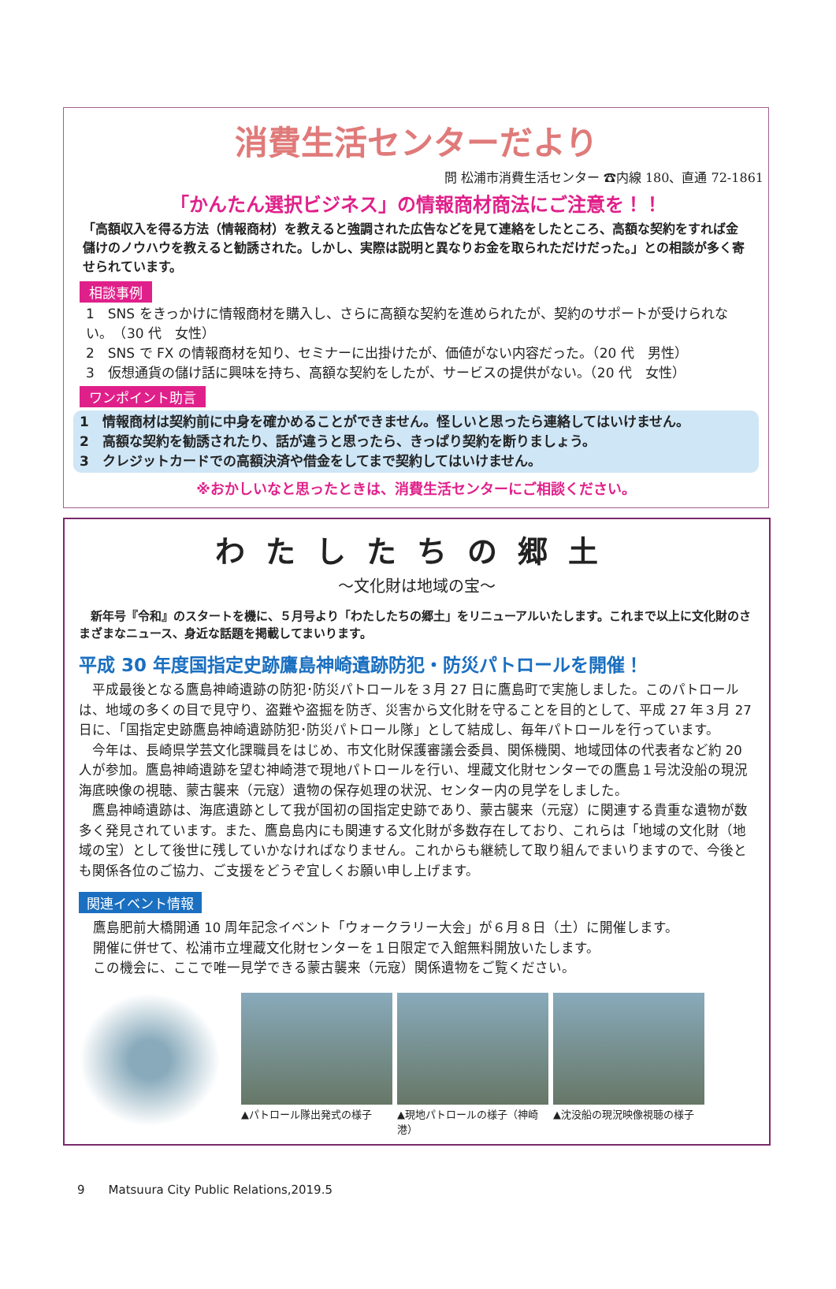消費生活センターだより
問 松浦市消費生活センター ☎内線 180、直通 72-1861
「かんたん選択ビジネス」の情報商材商法にご注意を！！
「高額収入を得る方法（情報商材）を教えると強調された広告などを見て連絡をしたところ、高額な契約をすれば金儲けのノウハウを教えると勧誘された。しかし、実際は説明と異なりお金を取られただけだった。」との相談が多く寄せられています。
相談事例
1　SNS をきっかけに情報商材を購入し、さらに高額な契約を進められたが、契約のサポートが受けられない。　（30 代　女性）
2　SNS で FX の情報商材を知り、セミナーに出掛けたが、価値がない内容だった。（20 代　男性）
3　仮想通貨の儲け話に興味を持ち、高額な契約をしたが、サービスの提供がない。（20 代　女性）
ワンポイント助言
1　情報商材は契約前に中身を確かめることができません。怪しいと思ったら連絡してはいけません。
2　高額な契約を勧誘されたり、話が違うと思ったら、きっぱり契約を断りましょう。
3　クレジットカードでの高額決済や借金をしてまで契約してはいけません。
※おかしいなと思ったときは、消費生活センターにご相談ください。
わたしたちの郷土
〜文化財は地域の宝〜
　新年号『令和』のスタートを機に、５月号より「わたしたちの郷土」をリニューアルいたします。これまで以上に文化財のさまざまなニュース、身近な話題を掲載してまいります。
平成 30 年度国指定史跡鷹島神崎遺跡防犯・防災パトロールを開催！
平成最後となる鷹島神崎遺跡の防犯･防災パトロールを３月 27 日に鷹島町で実施しました。このパトロールは、地域の多くの目で見守り、盗難や盗掘を防ぎ、災害から文化財を守ることを目的として、平成 27 年３月 27 日に、「国指定史跡鷹島神崎遺跡防犯･防災パトロール隊」として結成し、毎年パトロールを行っています。
今年は、長崎県学芸文化課職員をはじめ、市文化財保護審議会委員、関係機関、地域団体の代表者など約 20 人が参加。鷹島神崎遺跡を望む神崎港で現地パトロールを行い、埋蔵文化財センターでの鷹島１号沈没船の現況海底映像の視聴、蒙古襲来（元寇）遺物の保存処理の状況、センター内の見学をしました。
鷹島神崎遺跡は、海底遺跡として我が国初の国指定史跡であり、蒙古襲来（元寇）に関連する貴重な遺物が数多く発見されています。また、鷹島島内にも関連する文化財が多数存在しており、これらは「地域の文化財（地域の宝）として後世に残していかなければなりません。これからも継続して取り組んでまいりますので、今後とも関係各位のご協力、ご支援をどうぞ宜しくお願い申し上げます。
関連イベント情報
鷹島肥前大橋開通 10 周年記念イベント「ウォークラリー大会」が６月８日（土）に開催します。
開催に併せて、松浦市立埋蔵文化財センターを１日限定で入館無料開放いたします。
この機会に、ここで唯一見学できる蒙古襲来（元寇）関係遺物をご覧ください。
▲パトロール隊出発式の様子
▲現地パトロールの様子（神崎港）
▲沈没船の現況映像視聴の様子
9　　Matsuura City Public Relations,2019.5